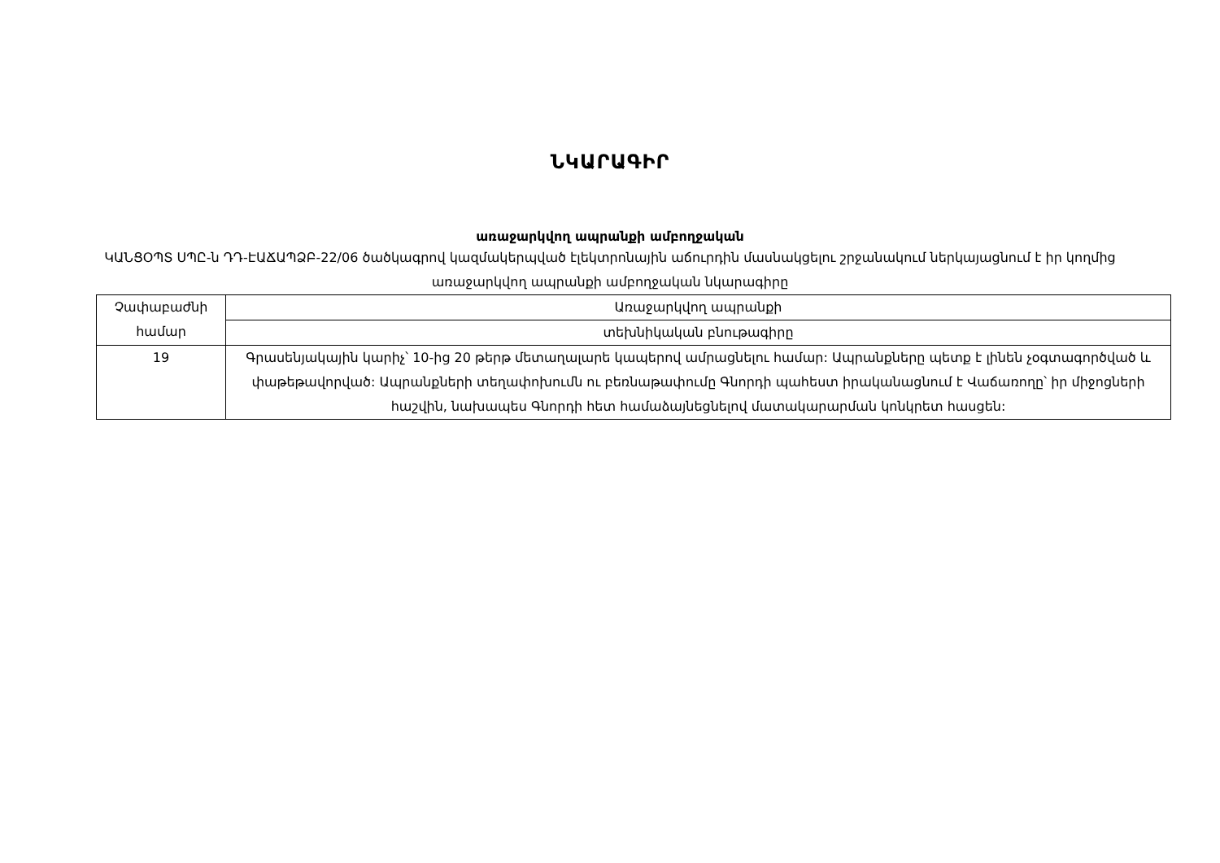ՆԿԱՐԱԳԻՐ
առաջարկվող ապրանքի ամբողջական
ԿԱՆՑՕՊՏ ՍՊԸ-ն ԴԴ-ԷԱՃԱՊՁԲ-22/06 ծածկագրով կազմակերպված էլեկտրոնային աճուրդին մասնակցելու շրջանակում ներկայացնում է իր կողմից առաջարկվող ապրանքի ամբողջական նկարագիրը
| Չափաբաժնի համար | Առաջարկվող ապրանքի |
| | տեխնիկական բնութագիրը |
| 19 | Գրասենյակային կարիչ՝ 10-ից 20 թերթ մետաղալարե կապերով ամրացնելու համար: Ապրանքները պետք է լինեն չօգտագործված և փաթեթավորված: Ապրանքների տեղափոխումն ու բեռնաթափումը Գնորդի պահեստ իրականացնում է Վաճառողը՝ իր միջոցների հաշվին, նախապես Գնորդի հետ համաձայնեցնելով մատակարարման կոնկրետ հասցեն: |